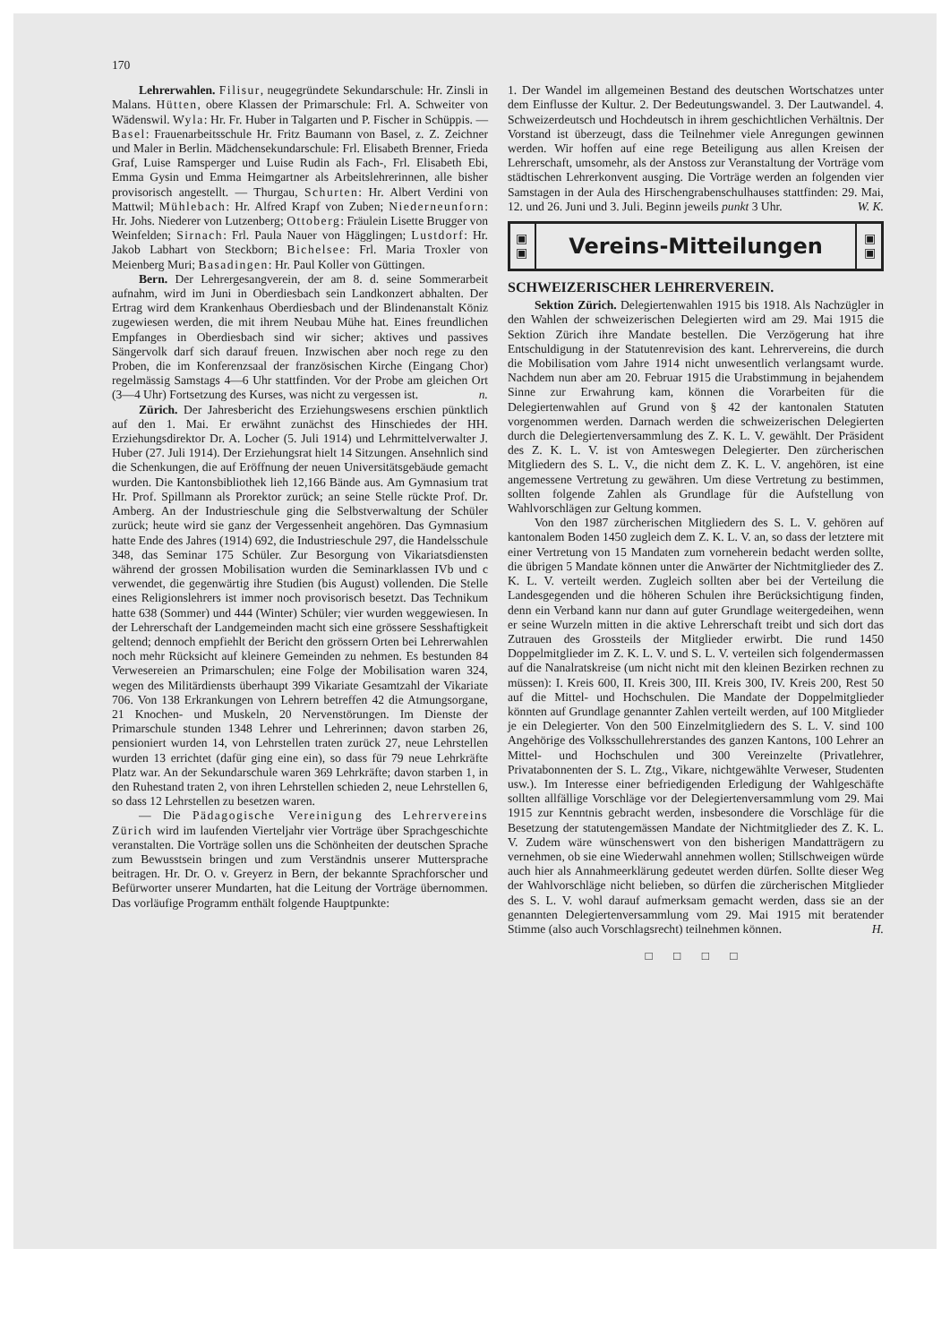170
Lehrerwahlen. Filisur, neugegründete Sekundarschule: Hr. Zinsli in Malans. Hütten, obere Klassen der Primarschule: Frl. A. Schweiter von Wädenswil. Wyla: Hr. Fr. Huber in Talgarten und P. Fischer in Schüppis. — Basel: Frauenarbeitsschule Hr. Fritz Baumann von Basel, z. Z. Zeichner und Maler in Berlin. Mädchensekundarschule: Frl. Elisabeth Brenner, Frieda Graf, Luise Ramsperger und Luise Rudin als Fach-, Frl. Elisabeth Ebi, Emma Gysin und Emma Heimgartner als Arbeitslehrerinnen, alle bisher provisorisch angestellt. — Thurgau, Schurten: Hr. Albert Verdini von Mattwil; Mühlebach: Hr. Alfred Krapf von Zuben; Niederneunforn: Hr. Johs. Niederer von Lutzenberg; Ottoberg: Fräulein Lisette Brugger von Weinfelden; Sirnach: Frl. Paula Nauer von Hägglingen; Lustdorf: Hr. Jakob Labhart von Steckborn; Bichelsee: Frl. Maria Troxler von Meienberg Muri; Basadingen: Hr. Paul Koller von Güttingen.
Bern. Der Lehrergesangverein, der am 8. d. seine Sommerarbeit aufnahm, wird im Juni in Oberdiesbach sein Landkonzert abhalten. Der Ertrag wird dem Krankenhaus Oberdiesbach und der Blindenanstalt Köniz zugewiesen werden, die mit ihrem Neubau Mühe hat. Eines freundlichen Empfanges in Oberdiesbach sind wir sicher; aktives und passives Sängervolk darf sich darauf freuen. Inzwischen aber noch rege zu den Proben, die im Konferenzsaal der französischen Kirche (Eingang Chor) regelmässig Samstags 4—6 Uhr stattfinden. Vor der Probe am gleichen Ort (3—4 Uhr) Fortsetzung des Kurses, was nicht zu vergessen ist. n.
Zürich. Der Jahresbericht des Erziehungswesens erschien pünktlich auf den 1. Mai. Er erwähnt zunächst des Hinschiedes der HH. Erziehungsdirektor Dr. A. Locher (5. Juli 1914) und Lehrmittelverwalter J. Huber (27. Juli 1914). Der Erziehungsrat hielt 14 Sitzungen. Ansehnlich sind die Schenkungen, die auf Eröffnung der neuen Universitätsgebäude gemacht wurden. Die Kantonsbibliothek lieh 12,166 Bände aus. Am Gymnasium trat Hr. Prof. Spillmann als Prorektor zurück; an seine Stelle rückte Prof. Dr. Amberg. An der Industrieschule ging die Selbstverwaltung der Schüler zurück; heute wird sie ganz der Vergessenheit angehören. Das Gymnasium hatte Ende des Jahres (1914) 692, die Industrieschule 297, die Handelsschule 348, das Seminar 175 Schüler. Zur Besorgung von Vikariatsdiensten während der grossen Mobilisation wurden die Seminarklassen IVb und c verwendet, die gegenwärtig ihre Studien (bis August) vollenden. Die Stelle eines Religionslehrers ist immer noch provisorisch besetzt. Das Technikum hatte 638 (Sommer) und 444 (Winter) Schüler; vier wurden weggewiesen. In der Lehrerschaft der Landgemeinden macht sich eine grössere Sesshaftigkeit geltend; dennoch empfiehlt der Bericht den grössern Orten bei Lehrerwahlen noch mehr Rücksicht auf kleinere Gemeinden zu nehmen. Es bestunden 84 Verwesereien an Primarschulen; eine Folge der Mobilisation waren 324, wegen des Militärdiensts überhaupt 399 Vikariate Gesamtzahl der Vikariate 706. Von 138 Erkrankungen von Lehrern betreffen 42 die Atmungsorgane, 21 Knochen- und Muskeln, 20 Nervenstörungen. Im Dienste der Primarschule stunden 1348 Lehrer und Lehrerinnen; davon starben 26, pensioniert wurden 14, von Lehrstellen traten zurück 27, neue Lehrstellen wurden 13 errichtet (dafür ging eine ein), so dass für 79 neue Lehrkräfte Platz war. An der Sekundarschule waren 369 Lehrkräfte; davon starben 1, in den Ruhestand traten 2, von ihren Lehrstellen schieden 2, neue Lehrstellen 6, so dass 12 Lehrstellen zu besetzen waren.
— Die Pädagogische Vereinigung des Lehrervereins Zürich wird im laufenden Vierteljahr vier Vorträge über Sprachgeschichte veranstalten. Die Vorträge sollen uns die Schönheiten der deutschen Sprache zum Bewusstsein bringen und zum Verständnis unserer Muttersprache beitragen. Hr. Dr. O. v. Greyerz in Bern, der bekannte Sprachforscher und Befürworter unserer Mundarten, hat die Leitung der Vorträge übernommen. Das vorläufige Programm enthält folgende Hauptpunkte:
1. Der Wandel im allgemeinen Bestand des deutschen Wortschatzes unter dem Einflusse der Kultur. 2. Der Bedeutungswandel. 3. Der Lautwandel. 4. Schweizerdeutsch und Hochdeutsch in ihrem geschichtlichen Verhältnis. Der Vorstand ist überzeugt, dass die Teilnehmer viele Anregungen gewinnen werden. Wir hoffen auf eine rege Beteiligung aus allen Kreisen der Lehrerschaft, umsomehr, als der Anstoss zur Veranstaltung der Vorträge vom städtischen Lehrerkonvent ausging. Die Vorträge werden an folgenden vier Samstagen in der Aula des Hirschengrabenschulhauses stattfinden: 29. Mai, 12. und 26. Juni und 3. Juli. Beginn jeweils punkt 3 Uhr. W. K.
▣
▣ Vereins-Mitteilungen ▣
▣
SCHWEIZERISCHER LEHRERVEREIN.
Sektion Zürich. Delegiertenwahlen 1915 bis 1918. Als Nachzügler in den Wahlen der schweizerischen Delegierten wird am 29. Mai 1915 die Sektion Zürich ihre Mandate bestellen. Die Verzögerung hat ihre Entschuldigung in der Statutenrevision des kant. Lehrervereins, die durch die Mobilisation vom Jahre 1914 nicht unwesentlich verlangsamt wurde. Nachdem nun aber am 20. Februar 1915 die Urabstimmung in bejahendem Sinne zur Erwahrung kam, können die Vorarbeiten für die Delegiertenwahlen auf Grund von § 42 der kantonalen Statuten vorgenommen werden. Darnach werden die schweizerischen Delegierten durch die Delegiertenversammlung des Z. K. L. V. gewählt. Der Präsident des Z. K. L. V. ist von Amteswegen Delegierter. Den zürcherischen Mitgliedern des S. L. V., die nicht dem Z. K. L. V. angehören, ist eine angemessene Vertretung zu gewähren. Um diese Vertretung zu bestimmen, sollten folgende Zahlen als Grundlage für die Aufstellung von Wahlvorschlägen zur Geltung kommen.
Von den 1987 zürcherischen Mitgliedern des S. L. V. gehören auf kantonalem Boden 1450 zugleich dem Z. K. L. V. an, so dass der letztere mit einer Vertretung von 15 Mandaten zum vorneherein bedacht werden sollte, die übrigen 5 Mandate können unter die Anwärter der Nichtmitglieder des Z. K. L. V. verteilt werden. Zugleich sollten aber bei der Verteilung die Landesgegenden und die höheren Schulen ihre Berücksichtigung finden, denn ein Verband kann nur dann auf guter Grundlage weitergedeihen, wenn er seine Wurzeln mitten in die aktive Lehrerschaft treibt und sich dort das Zutrauen des Grossteils der Mitglieder erwirbt. Die rund 1450 Doppelmitglieder im Z. K. L. V. und S. L. V. verteilen sich folgendermassen auf die Nanalratskreise (um nicht nicht mit den kleinen Bezirken rechnen zu müssen): I. Kreis 600, II. Kreis 300, III. Kreis 300, IV. Kreis 200, Rest 50 auf die Mittel- und Hochschulen. Die Mandate der Doppelmitglieder könnten auf Grundlage genannter Zahlen verteilt werden, auf 100 Mitglieder je ein Delegierter. Von den 500 Einzelmitgliedern des S. L. V. sind 100 Angehörige des Volksschullehrerstandes des ganzen Kantons, 100 Lehrer an Mittel- und Hochschulen und 300 Vereinzelte (Privatlehrer, Privatabonnenten der S. L. Ztg., Vikare, nichtgewählte Verweser, Studenten usw.). Im Interesse einer befriedigenden Erledigung der Wahlgeschäfte sollten allfällige Vorschläge vor der Delegiertenversammlung vom 29. Mai 1915 zur Kenntnis gebracht werden, insbesondere die Vorschläge für die Besetzung der statutengemässen Mandate der Nichtmitglieder des Z. K. L. V. Zudem wäre wünschenswert von den bisherigen Mandatträgern zu vernehmen, ob sie eine Wiederwahl annehmen wollen; Stillschweigen würde auch hier als Annahmeerklärung gedeutet werden dürfen. Sollte dieser Weg der Wahlvorschläge nicht belieben, so dürfen die zürcherischen Mitglieder des S. L. V. wohl darauf aufmerksam gemacht werden, dass sie an der genannten Delegiertenversammlung vom 29. Mai 1915 mit beratender Stimme (also auch Vorschlagsrecht) teilnehmen können. H.
□ □ □ □